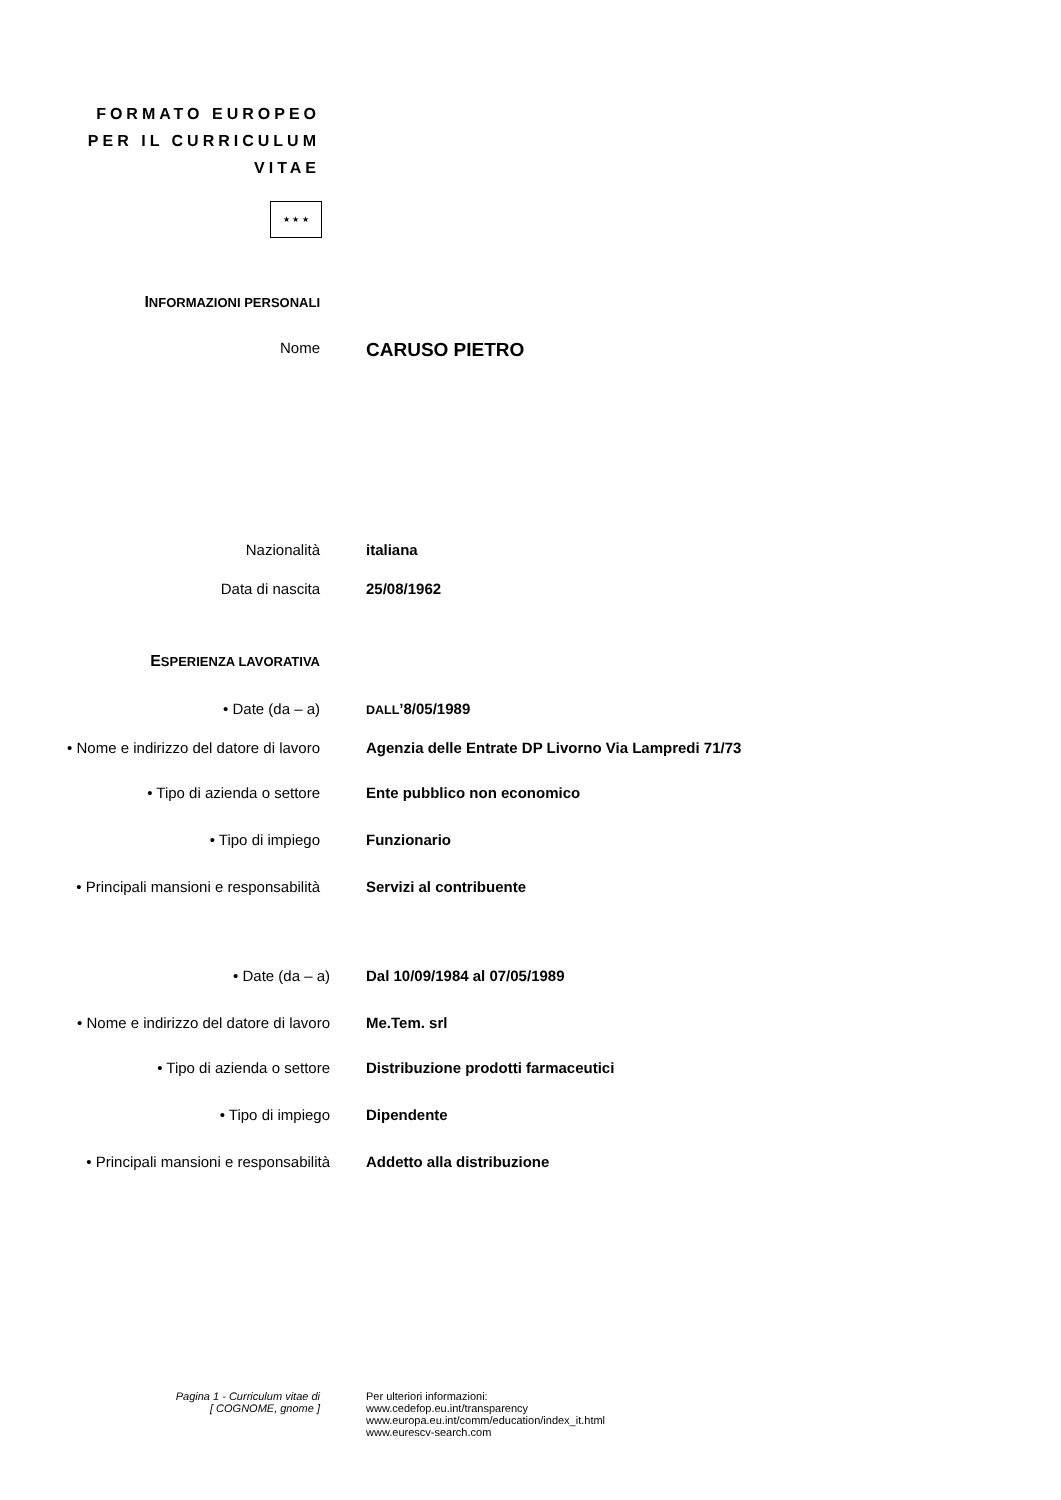FORMATO EUROPEO
PER IL CURRICULUM
VITAE
★ ★ ★
INFORMAZIONI PERSONALI
Nome
CARUSO PIETRO
Nazionalità italiana
Data di nascita 25/08/1962
ESPERIENZA LAVORATIVA
• Date (da – a)
DALL’8/05/1989
• Nome e indirizzo del datore di lavoro
Agenzia delle Entrate DP Livorno Via Lampredi 71/73
• Tipo di azienda o settore Ente pubblico non economico
• Tipo di impiego Funzionario
• Principali mansioni e responsabilità
Servizi al contribuente
• Date (da – a) Dal 10/09/1984 al 07/05/1989
• Nome e indirizzo del datore di lavoro
Me.Tem. srl
• Tipo di azienda o settore Distribuzione prodotti farmaceutici
• Tipo di impiego Dipendente
• Principali mansioni e responsabilità
Addetto alla distribuzione
Pagina 1 - Curriculum vitae di
[ COGNOME, gnome ]
Per ulteriori informazioni:
www.cedefop.eu.int/transparency
www.europa.eu.int/comm/education/index_it.html
www.eurescv-search.com